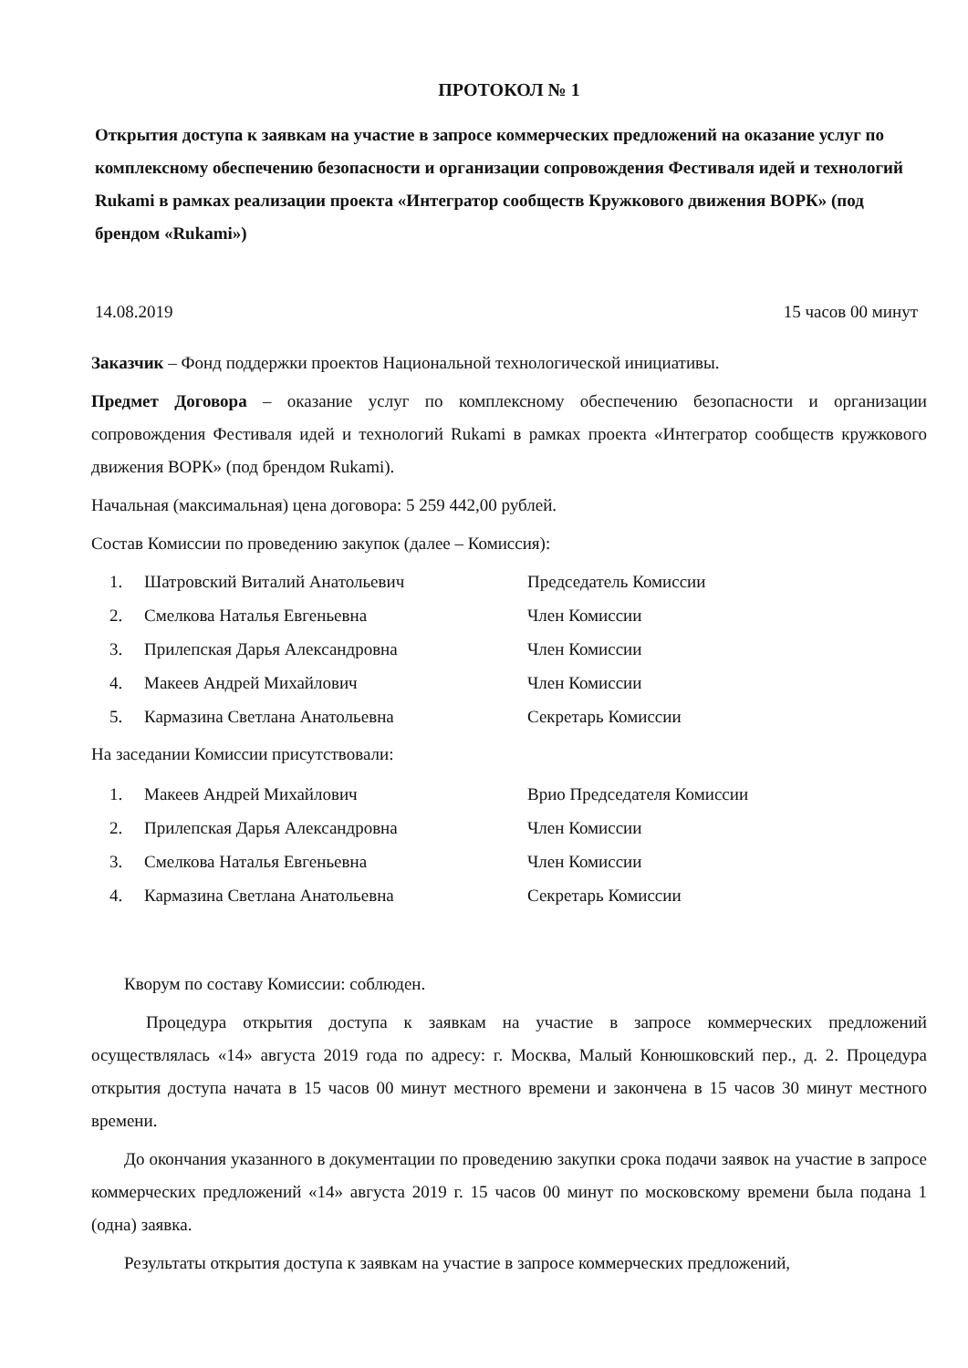ПРОТОКОЛ № 1
Открытия доступа к заявкам на участие в запросе коммерческих предложений на оказание услуг по комплексному обеспечению безопасности и организации сопровождения Фестиваля идей и технологий Rukami в рамках реализации проекта «Интегратор сообществ Кружкового движения ВОРК» (под брендом «Rukami»)
14.08.2019 15 часов 00 минут
Заказчик – Фонд поддержки проектов Национальной технологической инициативы.
Предмет Договора – оказание услуг по комплексному обеспечению безопасности и организации сопровождения Фестиваля идей и технологий Rukami в рамках проекта «Интегратор сообществ кружкового движения ВОРК» (под брендом Rukami).
Начальная (максимальная) цена договора: 5 259 442,00 рублей.
Состав Комиссии по проведению закупок (далее – Комиссия):
| 1. | Шатровский Виталий Анатольевич | Председатель Комиссии |
| 2. | Смелкова Наталья Евгеньевна | Член Комиссии |
| 3. | Прилепская Дарья Александровна | Член Комиссии |
| 4. | Макеев Андрей Михайлович | Член Комиссии |
| 5. | Кармазина Светлана Анатольевна | Секретарь Комиссии |
На заседании Комиссии присутствовали:
| 1. | Макеев Андрей Михайлович | Врио Председателя Комиссии |
| 2. | Прилепская Дарья Александровна | Член Комиссии |
| 3. | Смелкова Наталья Евгеньевна | Член Комиссии |
| 4. | Кармазина Светлана Анатольевна | Секретарь Комиссии |
Кворум по составу Комиссии: соблюден.
Процедура открытия доступа к заявкам на участие в запросе коммерческих предложений осуществлялась «14» августа 2019 года по адресу: г. Москва, Малый Конюшковский пер., д. 2. Процедура открытия доступа начата в 15 часов 00 минут местного времени и закончена в 15 часов 30 минут местного времени.
До окончания указанного в документации по проведению закупки срока подачи заявок на участие в запросе коммерческих предложений «14» августа 2019 г. 15 часов 00 минут по московскому времени была подана 1 (одна) заявка.
Результаты открытия доступа к заявкам на участие в запросе коммерческих предложений,